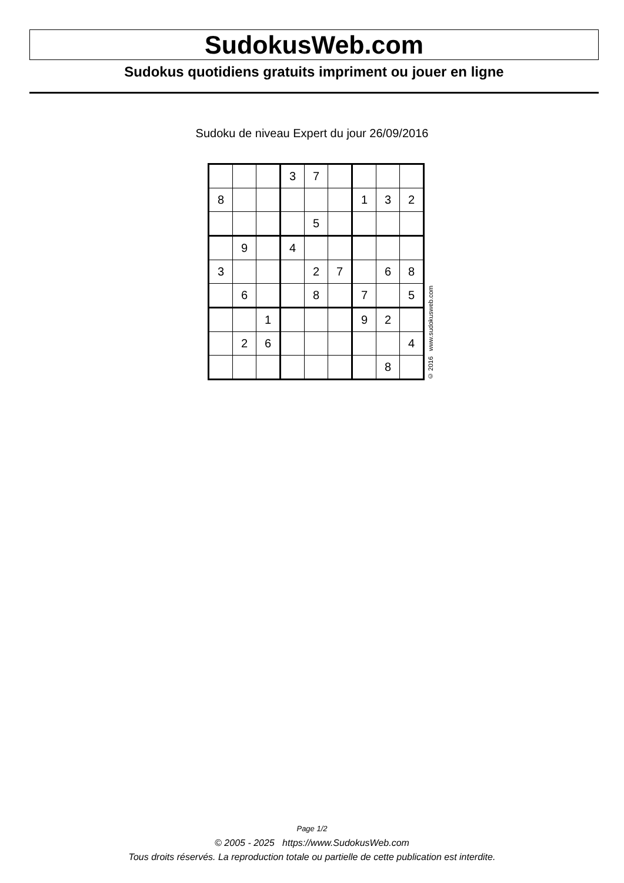SudokusWeb.com
Sudokus quotidiens gratuits impriment ou jouer en ligne
Sudoku de niveau Expert du jour 26/09/2016
| | | | 3 | 7 | | | | |
| 8 | | | | | | 1 | 3 | 2 |
| | | | | 5 | | | | |
| | 9 | | 4 | | | | | |
| 3 | | | | 2 | 7 | | 6 | 8 |
| | 6 | | | 8 | | 7 | | 5 |
| | | 1 | | | | 9 | 2 | |
| | 2 | 6 | | | | | | 4 |
| | | | | | | | 8 | |
© 2016 www.sudokusweb.com
Page 1/2
© 2005 - 2025 https://www.SudokusWeb.com
Tous droits réservés. La reproduction totale ou partielle de cette publication est interdite.